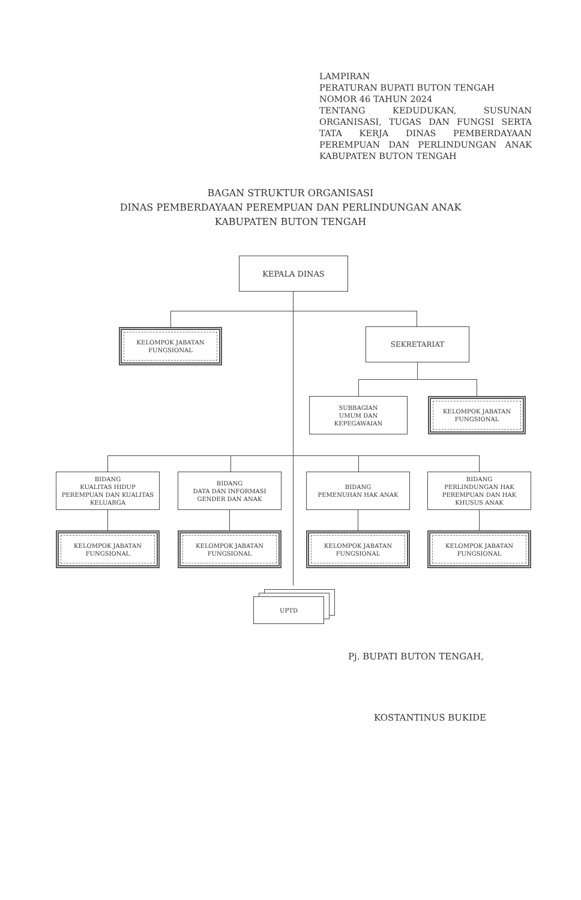LAMPIRAN
PERATURAN BUPATI BUTON TENGAH
NOMOR 46 TAHUN 2024
TENTANG KEDUDUKAN, SUSUNAN ORGANISASI, TUGAS DAN FUNGSI SERTA TATA KERJA DINAS PEMBERDAYAAN PEREMPUAN DAN PERLINDUNGAN ANAK KABUPATEN BUTON TENGAH
BAGAN STRUKTUR ORGANISASI
DINAS PEMBERDAYAAN PEREMPUAN DAN PERLINDUNGAN ANAK
KABUPATEN BUTON TENGAH
KEPALA DINAS
KELOMPOK JABATAN
FUNGSIONAL
SEKRETARIAT
SUBBAGIAN
UMUM DAN
KEPEGAWAIAN
KELOMPOK JABATAN
FUNGSIONAL
BIDANG
KUALITAS HIDUP
PEREMPUAN DAN KUALITAS
KELUARGA
BIDANG
DATA DAN INFORMASI
GENDER DAN ANAK
BIDANG
PEMENUHAN HAK ANAK
BIDANG
PERLINDUNGAN HAK
PEREMPUAN DAN HAK
KHUSUS ANAK
KELOMPOK JABATAN
FUNGSIONAL
KELOMPOK JABATAN
FUNGSIONAL
KELOMPOK JABATAN
FUNGSIONAL
KELOMPOK JABATAN
FUNGSIONAL
UPTD
Pj. BUPATI BUTON TENGAH,
KOSTANTINUS BUKIDE